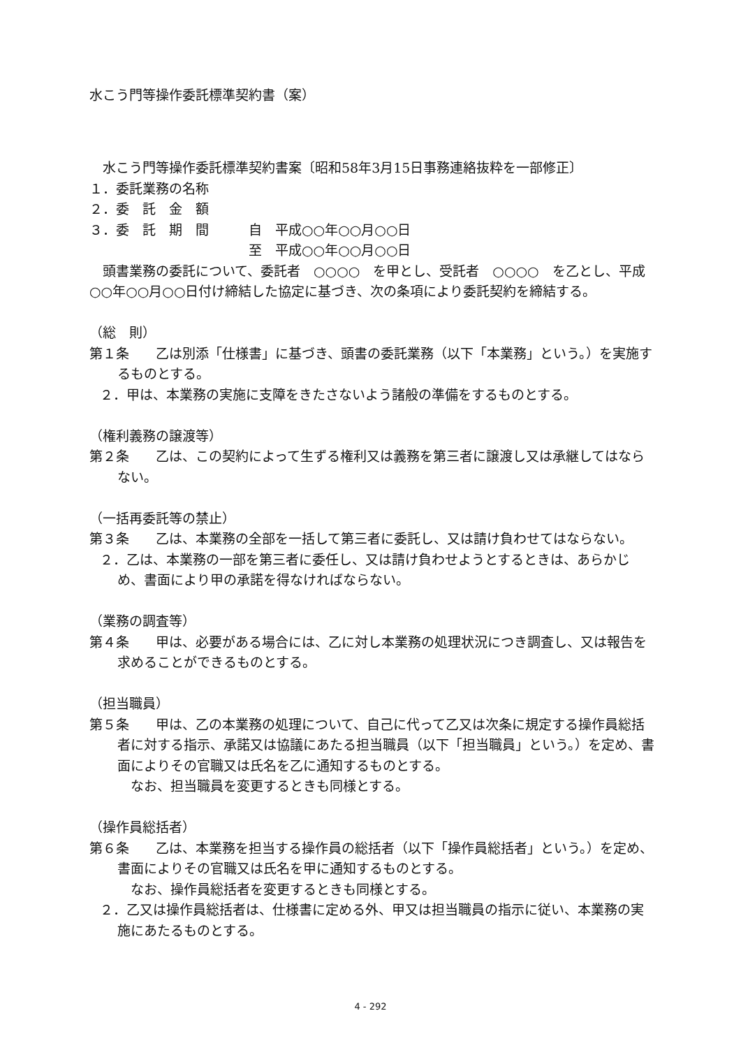水こう門等操作委託標準契約書（案）
　水こう門等操作委託標準契約書案〔昭和58年3月15日事務連絡抜粋を一部修正〕
１．委託業務の名称
２．委　託　金　額
３．委　託　期　間　　　自　平成○○年○○月○○日
　　　　　　　　　　　　至　平成○○年○○月○○日
　頭書業務の委託について、委託者　○○○○　を甲とし、受託者　○○○○　を乙とし、平成○○年○○月○○日付け締結した協定に基づき、次の条項により委託契約を締結する。
（総　則）
第１条　　乙は別添「仕様書」に基づき、頭書の委託業務（以下「本業務」という。）を実施するものとする。
２．甲は、本業務の実施に支障をきたさないよう諸般の準備をするものとする。
（権利義務の譲渡等）
第２条　　乙は、この契約によって生ずる権利又は義務を第三者に譲渡し又は承継してはならない。
（一括再委託等の禁止）
第３条　　乙は、本業務の全部を一括して第三者に委託し、又は請け負わせてはならない。
２．乙は、本業務の一部を第三者に委任し、又は請け負わせようとするときは、あらかじめ、書面により甲の承諾を得なければならない。
（業務の調査等）
第４条　　甲は、必要がある場合には、乙に対し本業務の処理状況につき調査し、又は報告を求めることができるものとする。
（担当職員）
第５条　　甲は、乙の本業務の処理について、自己に代って乙又は次条に規定する操作員総括者に対する指示、承諾又は協議にあたる担当職員（以下「担当職員」という。）を定め、書面によりその官職又は氏名を乙に通知するものとする。
　なお、担当職員を変更するときも同様とする。
（操作員総括者）
第６条　　乙は、本業務を担当する操作員の総括者（以下「操作員総括者」という。）を定め、書面によりその官職又は氏名を甲に通知するものとする。
　なお、操作員総括者を変更するときも同様とする。
２．乙又は操作員総括者は、仕様書に定める外、甲又は担当職員の指示に従い、本業務の実施にあたるものとする。
4 - 292